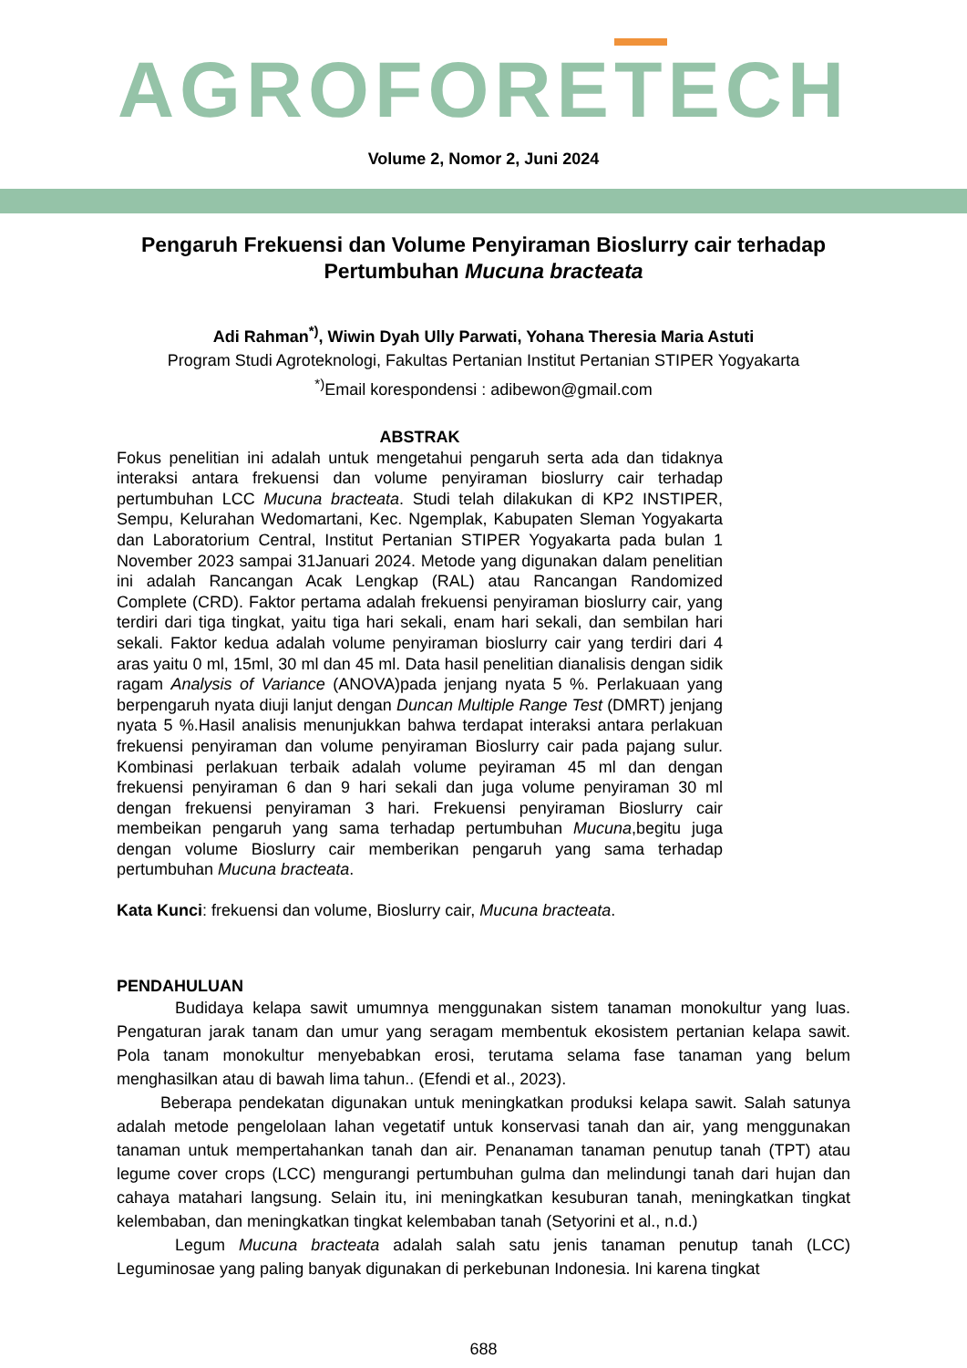AGROFORETECH
Volume 2, Nomor 2, Juni 2024
Pengaruh Frekuensi dan Volume Penyiraman Bioslurry cair terhadap Pertumbuhan Mucuna bracteata
Adi Rahman<sup>*)</sup>, Wiwin Dyah Ully Parwati, Yohana Theresia Maria Astuti
Program Studi Agroteknologi, Fakultas Pertanian Institut Pertanian STIPER Yogyakarta
<sup>*)</sup> Email korespondensi : adibewon@gmail.com
ABSTRAK
Fokus penelitian ini adalah untuk mengetahui pengaruh serta ada dan tidaknya interaksi antara frekuensi dan volume penyiraman bioslurry cair terhadap pertumbuhan LCC Mucuna bracteata. Studi telah dilakukan di KP2 INSTIPER, Sempu, Kelurahan Wedomartani, Kec. Ngemplak, Kabupaten Sleman Yogyakarta dan Laboratorium Central, Institut Pertanian STIPER Yogyakarta pada bulan 1 November 2023 sampai 31Januari 2024. Metode yang digunakan dalam penelitian ini adalah Rancangan Acak Lengkap (RAL) atau Rancangan Randomized Complete (CRD). Faktor pertama adalah frekuensi penyiraman bioslurry cair, yang terdiri dari tiga tingkat, yaitu tiga hari sekali, enam hari sekali, dan sembilan hari sekali. Faktor kedua adalah volume penyiraman bioslurry cair yang terdiri dari 4 aras yaitu 0 ml, 15ml, 30 ml dan 45 ml. Data hasil penelitian dianalisis dengan sidik ragam Analysis of Variance (ANOVA)pada jenjang nyata 5 %. Perlakuaan yang berpengaruh nyata diuji lanjut dengan Duncan Multiple Range Test (DMRT) jenjang nyata 5 %.Hasil analisis menunjukkan bahwa terdapat interaksi antara perlakuan frekuensi penyiraman dan volume penyiraman Bioslurry cair pada pajang sulur. Kombinasi perlakuan terbaik adalah volume peyiraman 45 ml dan dengan frekuensi penyiraman 6 dan 9 hari sekali dan juga volume penyiraman 30 ml dengan frekuensi penyiraman 3 hari. Frekuensi penyiraman Bioslurry cair membeikan pengaruh yang sama terhadap pertumbuhan Mucuna,begitu juga dengan volume Bioslurry cair memberikan pengaruh yang sama terhadap pertumbuhan Mucuna bracteata.
Kata Kunci: frekuensi dan volume, Bioslurry cair, Mucuna bracteata.
PENDAHULUAN
Budidaya kelapa sawit umumnya menggunakan sistem tanaman monokultur yang luas. Pengaturan jarak tanam dan umur yang seragam membentuk ekosistem pertanian kelapa sawit. Pola tanam monokultur menyebabkan erosi, terutama selama fase tanaman yang belum menghasilkan atau di bawah lima tahun.. (Efendi et al., 2023).
Beberapa pendekatan digunakan untuk meningkatkan produksi kelapa sawit. Salah satunya adalah metode pengelolaan lahan vegetatif untuk konservasi tanah dan air, yang menggunakan tanaman untuk mempertahankan tanah dan air. Penanaman tanaman penutup tanah (TPT) atau legume cover crops (LCC) mengurangi pertumbuhan gulma dan melindungi tanah dari hujan dan cahaya matahari langsung. Selain itu, ini meningkatkan kesuburan tanah, meningkatkan tingkat kelembaban, dan meningkatkan tingkat kelembaban tanah (Setyorini et al., n.d.)
Legum Mucuna bracteata adalah salah satu jenis tanaman penutup tanah (LCC) Leguminosae yang paling banyak digunakan di perkebunan Indonesia. Ini karena tingkat
688